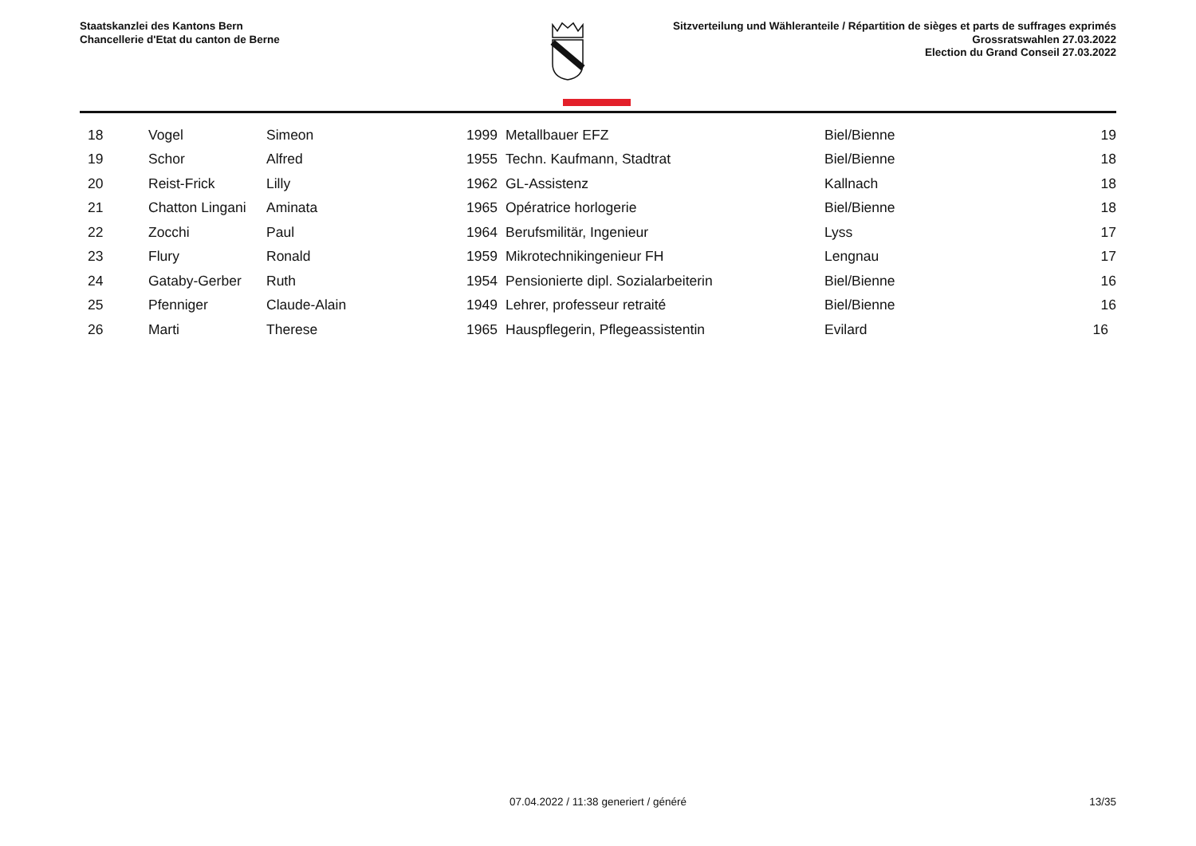Staatskanzlei des Kantons Bern
Chancellerie d'Etat du canton de Berne
Sitzverteilung und Wähleranteile / Répartition de sièges et parts de suffrages exprimés
Grossratswahlen 27.03.2022
Election du Grand Conseil 27.03.2022
| 18 | Vogel | Simeon | 1999 | Metallbauer EFZ | Biel/Bienne | 19 |
| 19 | Schor | Alfred | 1955 | Techn. Kaufmann, Stadtrat | Biel/Bienne | 18 |
| 20 | Reist-Frick | Lilly | 1962 | GL-Assistenz | Kallnach | 18 |
| 21 | Chatton Lingani | Aminata | 1965 | Opératrice horlogerie | Biel/Bienne | 18 |
| 22 | Zocchi | Paul | 1964 | Berufsmilitär, Ingenieur | Lyss | 17 |
| 23 | Flury | Ronald | 1959 | Mikrotechnikingenieur FH | Lengnau | 17 |
| 24 | Gataby-Gerber | Ruth | 1954 | Pensionierte dipl. Sozialarbeiterin | Biel/Bienne | 16 |
| 25 | Pfenniger | Claude-Alain | 1949 | Lehrer, professeur retraité | Biel/Bienne | 16 |
| 26 | Marti | Therese | 1965 | Hauspflegerin, Pflegeassistentin | Evilard | 16 |
07.04.2022 / 11:38 generiert / généré
13/35